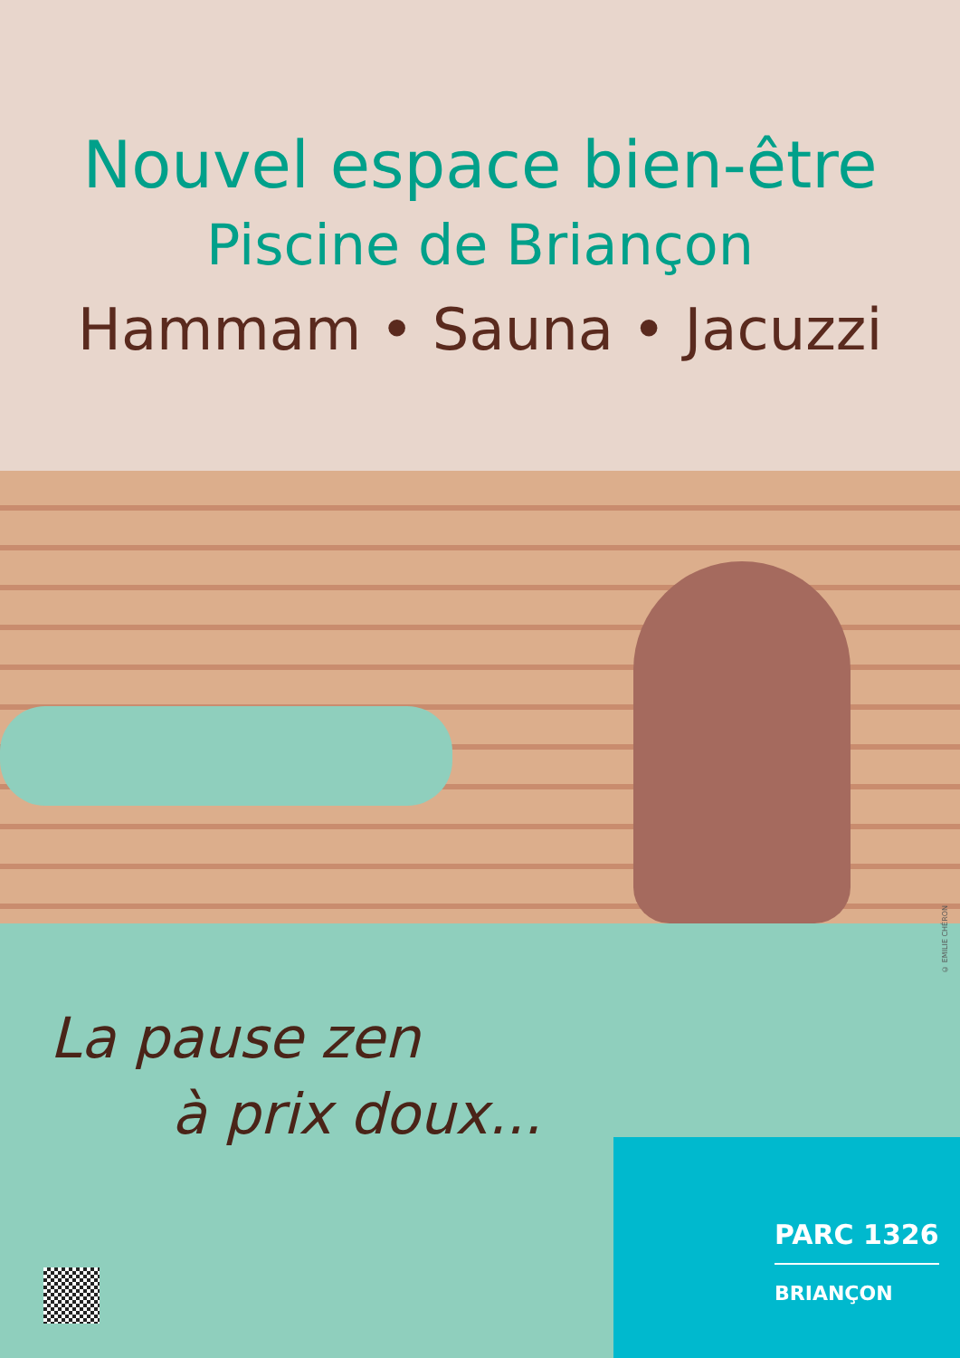Nouvel espace bien-être
Piscine de Briançon
Hammam • Sauna • Jacuzzi
La pause zen
à prix doux...
PARC 1326
BRIANÇON
© EMILIE CHÉRON